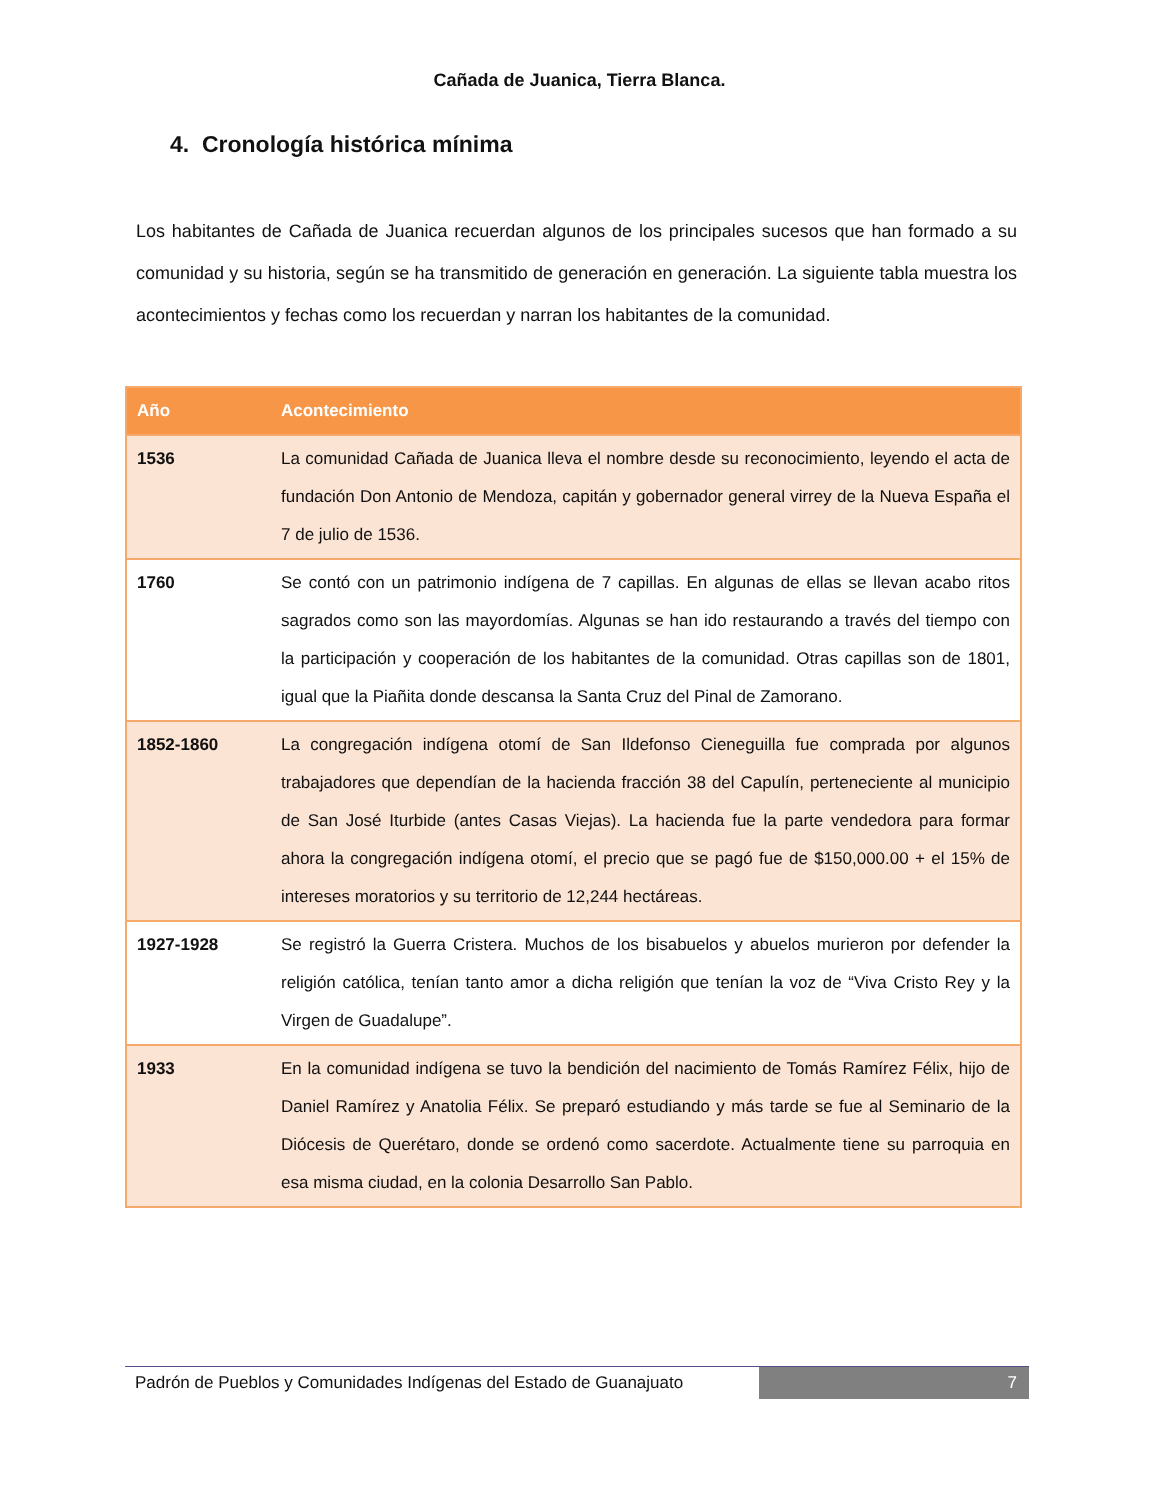Cañada de Juanica, Tierra Blanca.
4. Cronología histórica mínima
Los habitantes de Cañada de Juanica recuerdan algunos de los principales sucesos que han formado a su comunidad y su historia, según se ha transmitido de generación en generación. La siguiente tabla muestra los acontecimientos y fechas como los recuerdan y narran los habitantes de la comunidad.
| Año | Acontecimiento |
| --- | --- |
| 1536 | La comunidad Cañada de Juanica lleva el nombre desde su reconocimiento, leyendo el acta de fundación Don Antonio de Mendoza, capitán y gobernador general virrey de la Nueva España el 7 de julio de 1536. |
| 1760 | Se contó con un patrimonio indígena de 7 capillas. En algunas de ellas se llevan acabo ritos sagrados como son las mayordomías. Algunas se han ido restaurando a través del tiempo con la participación y cooperación de los habitantes de la comunidad. Otras capillas son de 1801, igual que la Piañita donde descansa la Santa Cruz del Pinal de Zamorano. |
| 1852-1860 | La congregación indígena otomí de San Ildefonso Cieneguilla fue comprada por algunos trabajadores que dependían de la hacienda fracción 38 del Capulín, perteneciente al municipio de San José Iturbide (antes Casas Viejas). La hacienda fue la parte vendedora para formar ahora la congregación indígena otomí, el precio que se pagó fue de $150,000.00 + el 15% de intereses moratorios y su territorio de 12,244 hectáreas. |
| 1927-1928 | Se registró la Guerra Cristera. Muchos de los bisabuelos y abuelos murieron por defender la religión católica, tenían tanto amor a dicha religión que tenían la voz de “Viva Cristo Rey y la Virgen de Guadalupe”. |
| 1933 | En la comunidad indígena se tuvo la bendición del nacimiento de Tomás Ramírez Félix, hijo de Daniel Ramírez y Anatolia Félix. Se preparó estudiando y más tarde se fue al Seminario de la Diócesis de Querétaro, donde se ordenó como sacerdote. Actualmente tiene su parroquia en esa misma ciudad, en la colonia Desarrollo San Pablo. |
Padrón de Pueblos y Comunidades Indígenas del Estado de Guanajuato
7